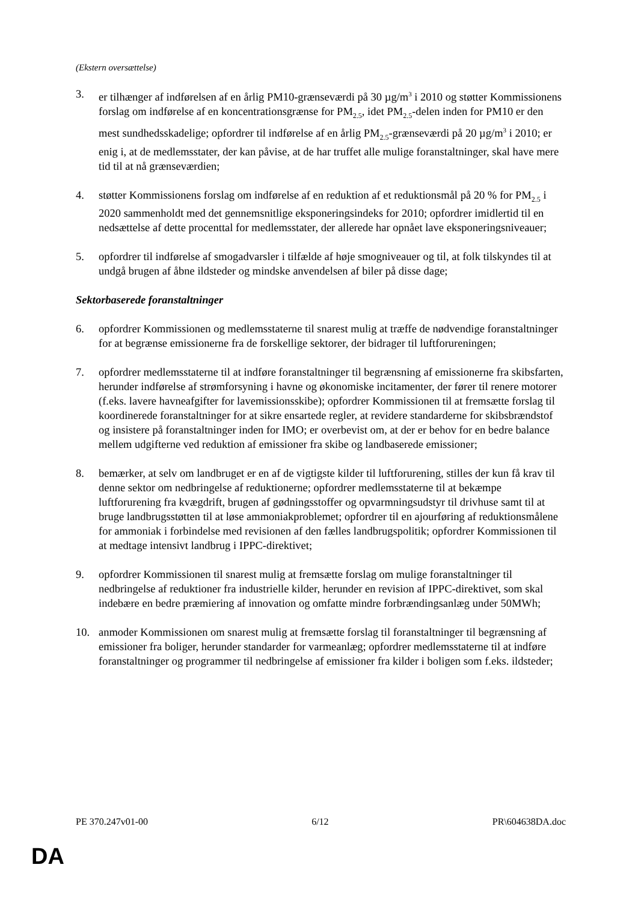(Ekstern oversættelse)
3. er tilhænger af indførelsen af en årlig PM10-grænseværdi på 30 µg/m<sup>3</sup> i 2010 og støtter Kommissionens forslag om indførelse af en koncentrationsgrænse for PM<sub>2.5</sub>, idet PM<sub>2.5</sub>-delen inden for PM10 er den mest sundhedsskadelige; opfordrer til indførelse af en årlig PM<sub>2.5</sub>-grænseværdi på 20 µg/m<sup>3</sup> i 2010; er enig i, at de medlemsstater, der kan påvise, at de har truffet alle mulige foranstaltninger, skal have mere tid til at nå grænseværdien;
4. støtter Kommissionens forslag om indførelse af en reduktion af et reduktionsmål på 20 % for PM<sub>2.5</sub> i 2020 sammenholdt med det gennemsnitlige eksponeringsindeks for 2010; opfordrer imidlertid til en nedsættelse af dette procenttal for medlemsstater, der allerede har opnået lave eksponeringsniveauer;
5. opfordrer til indførelse af smogadvarsler i tilfælde af høje smogniveauer og til, at folk tilskyndes til at undgå brugen af åbne ildsteder og mindske anvendelsen af biler på disse dage;
Sektorbaserede foranstaltninger
6. opfordrer Kommissionen og medlemsstaterne til snarest mulig at træffe de nødvendige foranstaltninger for at begrænse emissionerne fra de forskellige sektorer, der bidrager til luftforureningen;
7. opfordrer medlemsstaterne til at indføre foranstaltninger til begrænsning af emissionerne fra skibsfarten, herunder indførelse af strømforsyning i havne og økonomiske incitamenter, der fører til renere motorer (f.eks. lavere havneafgifter for lavemissionsskibe); opfordrer Kommissionen til at fremsætte forslag til koordinerede foranstaltninger for at sikre ensartede regler, at revidere standarderne for skibsbrændstof og insistere på foranstaltninger inden for IMO; er overbevist om, at der er behov for en bedre balance mellem udgifterne ved reduktion af emissioner fra skibe og landbaserede emissioner;
8. bemærker, at selv om landbruget er en af de vigtigste kilder til luftforurening, stilles der kun få krav til denne sektor om nedbringelse af reduktionerne; opfordrer medlemsstaterne til at bekæmpe luftforurening fra kvægdrift, brugen af gødningsstoffer og opvarmningsudstyr til drivhuse samt til at bruge landbrugsstøtten til at løse ammoniakproblemet; opfordrer til en ajourføring af reduktionsmålene for ammoniak i forbindelse med revisionen af den fælles landbrugspolitik; opfordrer Kommissionen til at medtage intensivt landbrug i IPPC-direktivet;
9. opfordrer Kommissionen til snarest mulig at fremsætte forslag om mulige foranstaltninger til nedbringelse af reduktioner fra industrielle kilder, herunder en revision af IPPC-direktivet, som skal indebære en bedre præmiering af innovation og omfatte mindre forbrændingsanlæg under 50MWh;
10. anmoder Kommissionen om snarest mulig at fremsætte forslag til foranstaltninger til begrænsning af emissioner fra boliger, herunder standarder for varmeanlæg; opfordrer medlemsstaterne til at indføre foranstaltninger og programmer til nedbringelse af emissioner fra kilder i boligen som f.eks. ildsteder;
PE 370.247v01-00 6/12 PR\604638DA.doc
DA